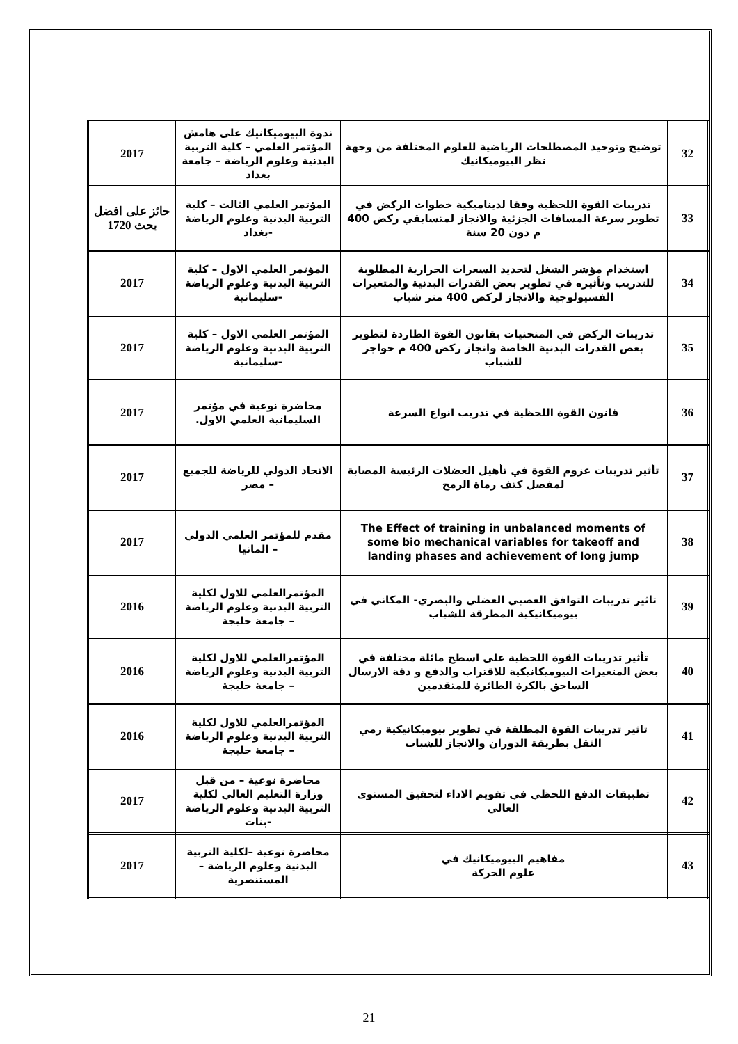| 32 | توضيح وتوحيد المصطلحات الرياضية للعلوم المختلفة من وجهة نظر البيوميكانيك | ندوة البيوميكانيك على هامش المؤتمر العلمي – كلية التربية البدنية وعلوم الرياضة – جامعة بغداد | 2017 |
| 33 | تدريبات القوة اللحظية وفقا لديناميكية خطوات الركض في تطوير سرعة المسافات الجزئية والانجاز لمتسابقي ركض 400 م دون 20 سنة | المؤتمر العلمي الثالث – كلية التربية البدنية وعلوم الرياضة -بغداد | حائز على افضل بحث 1720 |
| 34 | استخدام مؤشر الشغل لتحديد السعرات الحرارية المطلوبة للتدريب وتأثيره في تطوير بعض القدرات البدنية والمتغيرات الفسيولوجية والانجاز لركض 400 متر شباب | المؤتمر العلمي الاول – كلية التربية البدنية وعلوم الرياضة -سليمانية | 2017 |
| 35 | تدريبات الركض في المنحنيات بقانون القوة الطاردة لتطوير بعض القدرات البدنية الخاصة وانجاز ركض 400 م حواجز للشباب | المؤتمر العلمي الاول – كلية التربية البدنية وعلوم الرياضة -سليمانية | 2017 |
| 36 | قانون القوة اللحظية في تدريب انواع السرعة | محاضرة نوعية في مؤتمر السليمانية العلمي الاول. | 2017 |
| 37 | تأثير تدريبات عزوم القوة في تأهيل العضلات الرئيسة المصابة لمفصل كتف رماة الرمح | الاتحاد الدولي للرياضة للجميع – مصر | 2017 |
| 38 | The Effect of training in unbalanced moments of some bio mechanical variables for takeoff and landing phases and achievement of long jump | مقدم للمؤتمر العلمي الدولي – المانيا | 2017 |
| 39 | تاثير تدريبات التوافق العصبي العضلي والبصري- المكاني في بيوميكانيكية المطرقة للشباب | المؤتمرالعلمي للاول لكلية التربية البدنية وعلوم الرياضة – جامعة حلبجة | 2016 |
| 40 | تأثير تدريبات القوة اللحظية على اسطح مائلة مختلفة في بعض المتغيرات البيوميكانيكية للاقتراب والدفع و دقة الارسال الساحق بالكرة الطائرة للمتقدمين | المؤتمرالعلمي للاول لكلية التربية البدنية وعلوم الرياضة – جامعة حلبجة | 2016 |
| 41 | تاثير تدريبات القوة المطلقة في تطوير بيوميكانيكية رمي الثقل بطريقة الدوران والانجاز للشباب | المؤتمرالعلمي للاول لكلية التربية البدنية وعلوم الرياضة – جامعة حلبجة | 2016 |
| 42 | تطبيقات الدفع اللحظي في تقويم الاداء لتحقيق المستوى العالي | محاضرة نوعية – من قبل وزارة التعليم العالي لكلية التربية البدنية وعلوم الرياضة -بنات | 2017 |
| 43 | مفاهيم البيوميكانيك في علوم الحركة | محاضرة نوعية –لكلية التربية البدنية وعلوم الرياضة – المستنصرية | 2017 |
21